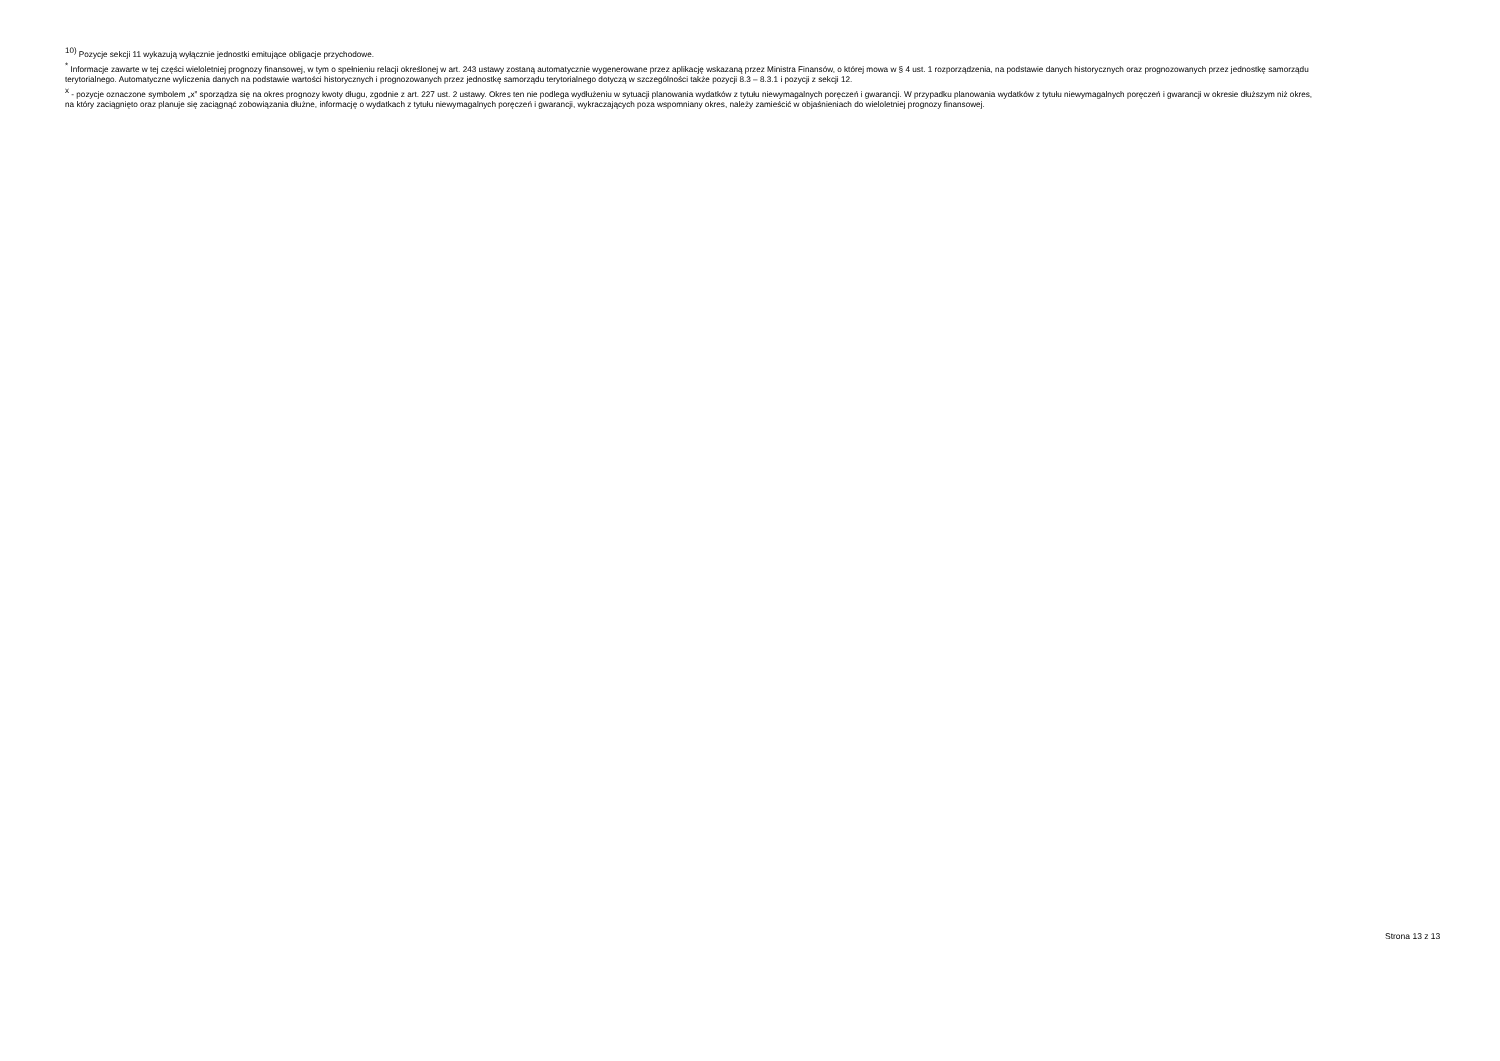<sup>10)</sup> Pozycje sekcji 11 wykazują wyłącznie jednostki emitujące obligacje przychodowe.
<sup>*</sup> Informacje zawarte w tej części wieloletniej prognozy finansowej, w tym o spełnieniu relacji określonej w art. 243 ustawy zostaną automatycznie wygenerowane przez aplikację wskazaną przez Ministra Finansów, o której mowa w § 4 ust. 1 rozporządzenia, na podstawie danych historycznych oraz prognozowanych przez jednostkę samorządu terytorialnego. Automatyczne wyliczenia danych na podstawie wartości historycznych i prognozowanych przez jednostkę samorządu terytorialnego dotyczą w szczególności także pozycji 8.3 – 8.3.1 i pozycji z sekcji 12.
<sup>x</sup> - pozycje oznaczone symbolem „x” sporządza się na okres prognozy kwoty długu, zgodnie z art. 227 ust. 2 ustawy. Okres ten nie podlega wydłużeniu w sytuacji planowania wydatków z tytułu niewymagalnych poręczeń i gwarancji. W przypadku planowania wydatków z tytułu niewymagalnych poręczeń i gwarancji w okresie dłuższym niż okres, na który zaciągnięto oraz planuje się zaciągnąć zobowiązania dłużne, informację o wydatkach z tytułu niewymagalnych poręczeń i gwarancji, wykraczających poza wspomniany okres, należy zamieścić w objaśnieniach do wieloletniej prognozy finansowej.
Strona 13 z 13